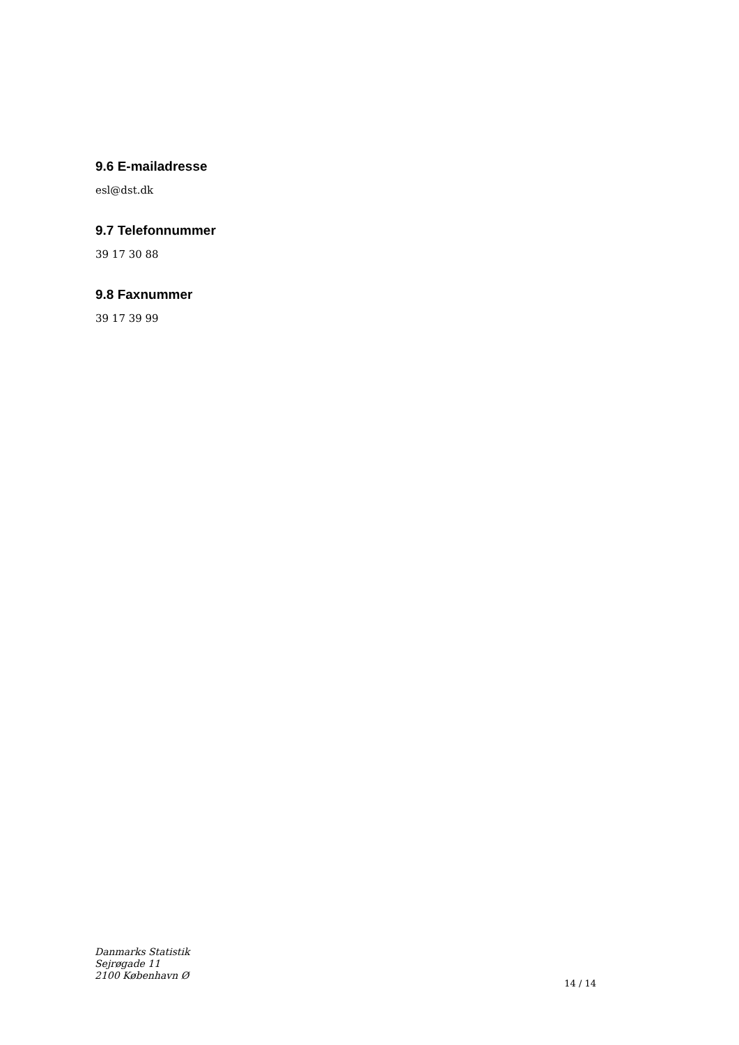9.6 E-mailadresse
esl@dst.dk
9.7 Telefonnummer
39 17 30 88
9.8 Faxnummer
39 17 39 99
Danmarks Statistik
Sejrøgade 11
2100 København Ø
14 / 14